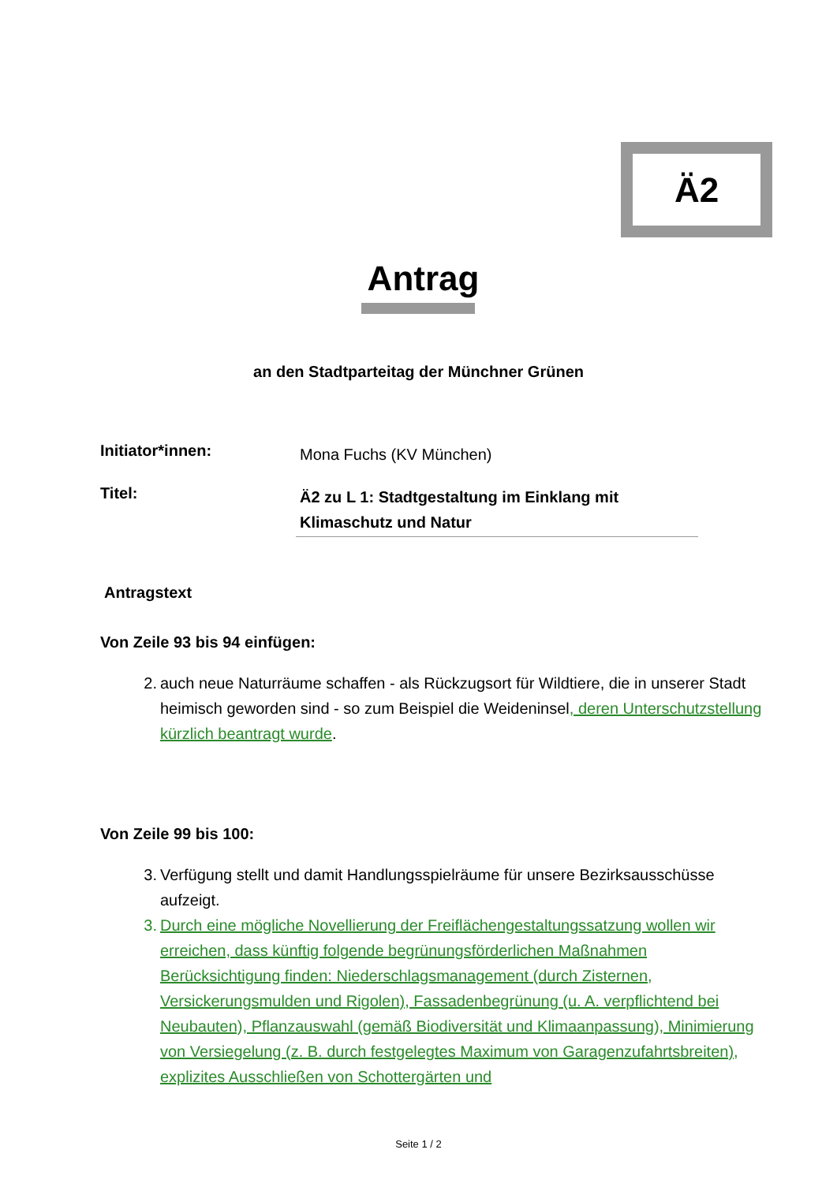Ä2
Antrag
an den Stadtparteitag der Münchner Grünen
Initiator*innen:
Mona Fuchs (KV München)
Titel:
Ä2 zu L 1: Stadtgestaltung im Einklang mit Klimaschutz und Natur
Antragstext
Von Zeile 93 bis 94 einfügen:
2. auch neue Naturräume schaffen - als Rückzugsort für Wildtiere, die in unserer Stadt heimisch geworden sind - so zum Beispiel die Weideninsel, deren Unterschutzstellung kürzlich beantragt wurde.
Von Zeile 99 bis 100:
3. Verfügung stellt und damit Handlungsspielräume für unsere Bezirksausschüsse aufzeigt.
3. Durch eine mögliche Novellierung der Freiflächengestaltungssatzung wollen wir erreichen, dass künftig folgende begrünungsförderlichen Maßnahmen Berücksichtigung finden: Niederschlagsmanagement (durch Zisternen, Versickerungsmulden und Rigolen), Fassadenbegrünung (u. A. verpflichtend bei Neubauten), Pflanzauswahl (gemäß Biodiversität und Klimaanpassung), Minimierung von Versiegelung (z. B. durch festgelegtes Maximum von Garagenzufahrtsbreiten), explizites Ausschließen von Schottergärten und
Seite 1 / 2